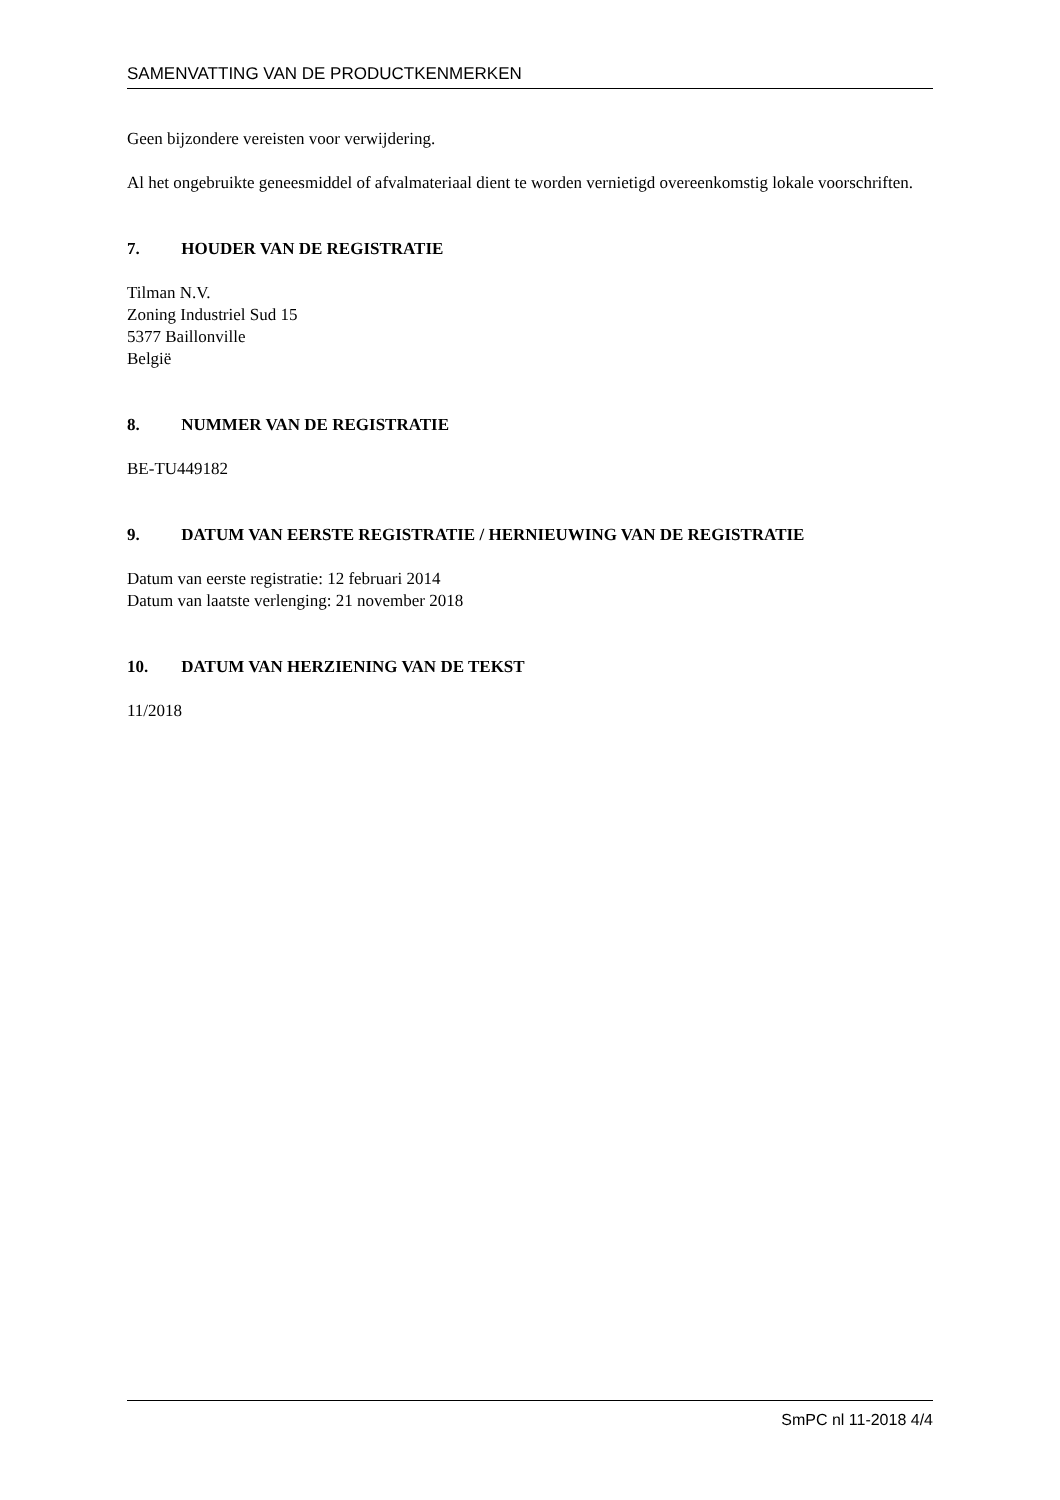SAMENVATTING VAN DE PRODUCTKENMERKEN
Geen bijzondere vereisten voor verwijdering.
Al het ongebruikte geneesmiddel of afvalmateriaal dient te worden vernietigd overeenkomstig lokale voorschriften.
7. HOUDER VAN DE REGISTRATIE
Tilman N.V.
Zoning Industriel Sud 15
5377 Baillonville
België
8. NUMMER VAN DE REGISTRATIE
BE-TU449182
9. DATUM VAN EERSTE REGISTRATIE / HERNIEUWING VAN DE REGISTRATIE
Datum van eerste registratie: 12 februari 2014
Datum van laatste verlenging: 21 november 2018
10. DATUM VAN HERZIENING VAN DE TEKST
11/2018
SmPC nl 11-2018 4/4